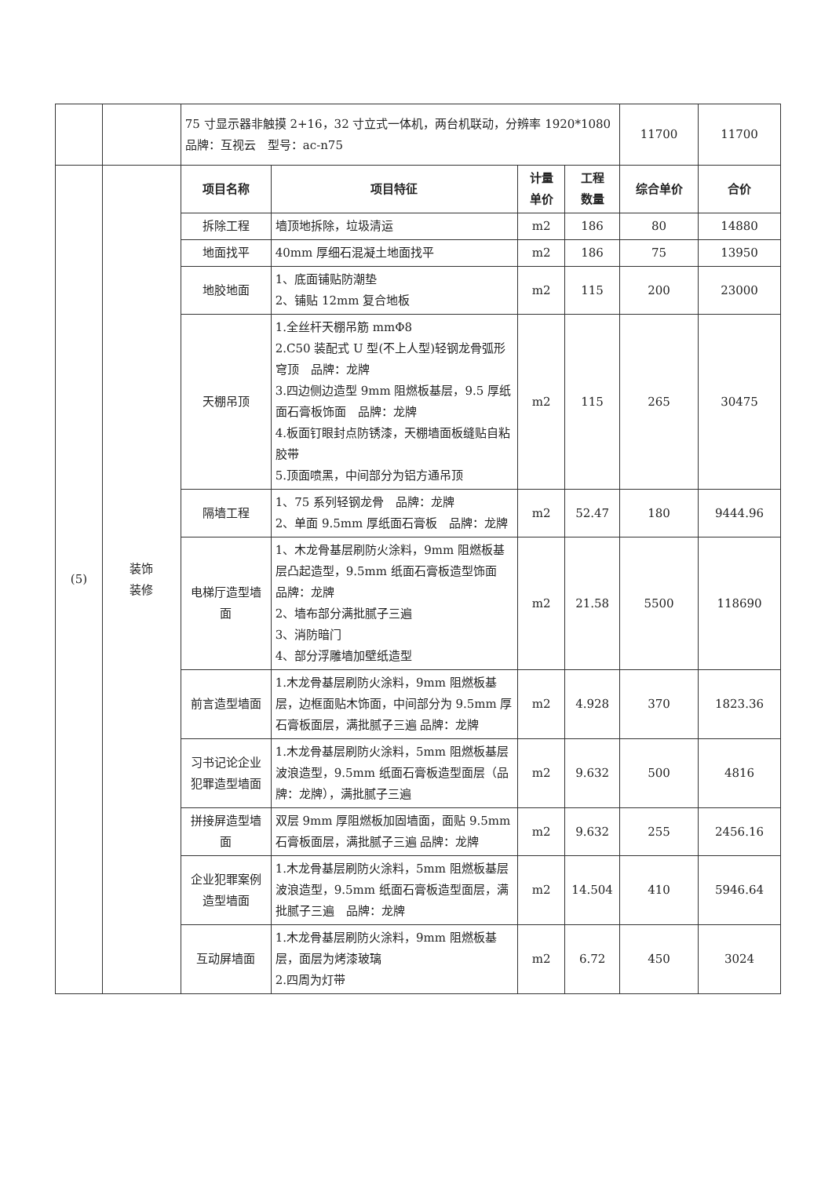| | | 75 寸显示器非触摸 2+16，32 寸立式一体机，两台机联动，分辨率 1920*1080 品牌：互视云 型号：ac-n75 | | | | 11700 | 11700 |
| (5) | 装饰 装修 | 项目名称 | 项目特征 | 计量 单价 | 工程 数量 | 综合单价 | 合价 |
| | | 拆除工程 | 墙顶地拆除，垃圾清运 | m2 | 186 | 80 | 14880 |
| | | 地面找平 | 40mm 厚细石混凝土地面找平 | m2 | 186 | 75 | 13950 |
| | | 地胶地面 | 1、底面铺贴防潮垫 2、铺贴 12mm 复合地板 | m2 | 115 | 200 | 23000 |
| | | 天棚吊顶 | 1.全丝杆天棚吊筋 mmΦ8 2.C50 装配式 U 型(不上人型)轻钢龙骨弧形穹顶 品牌：龙牌 3.四边侧边造型 9mm 阻燃板基层，9.5 厚纸面石膏板饰面 品牌：龙牌 4.板面钉眼封点防锈漆，天棚墙面板缝贴自粘胶带 5.顶面喷黑，中间部分为铝方通吊顶 | m2 | 115 | 265 | 30475 |
| | | 隔墙工程 | 1、75 系列轻钢龙骨 品牌：龙牌 2、单面 9.5mm 厚纸面石膏板 品牌：龙牌 | m2 | 52.47 | 180 | 9444.96 |
| | | 电梯厅造型墙面 | 1、木龙骨基层刷防火涂料，9mm 阻燃板基层凸起造型，9.5mm 纸面石膏板造型饰面 品牌：龙牌 2、墙布部分满批腻子三遍 3、消防暗门 4、部分浮雕墙加壁纸造型 | m2 | 21.58 | 5500 | 118690 |
| | | 前言造型墙面 | 1.木龙骨基层刷防火涂料，9mm 阻燃板基层，边框面贴木饰面，中间部分为 9.5mm 厚石膏板面层，满批腻子三遍 品牌：龙牌 | m2 | 4.928 | 370 | 1823.36 |
| | | 习书记论企业犯罪造型墙面 | 1.木龙骨基层刷防火涂料，5mm 阻燃板基层波浪造型，9.5mm 纸面石膏板造型面层（品牌：龙牌），满批腻子三遍 | m2 | 9.632 | 500 | 4816 |
| | | 拼接屏造型墙面 | 双层 9mm 厚阻燃板加固墙面，面贴 9.5mm 石膏板面层，满批腻子三遍 品牌：龙牌 | m2 | 9.632 | 255 | 2456.16 |
| | | 企业犯罪案例造型墙面 | 1.木龙骨基层刷防火涂料，5mm 阻燃板基层波浪造型，9.5mm 纸面石膏板造型面层，满批腻子三遍 品牌：龙牌 | m2 | 14.504 | 410 | 5946.64 |
| | | 互动屏墙面 | 1.木龙骨基层刷防火涂料，9mm 阻燃板基层，面层为烤漆玻璃 2.四周为灯带 | m2 | 6.72 | 450 | 3024 |